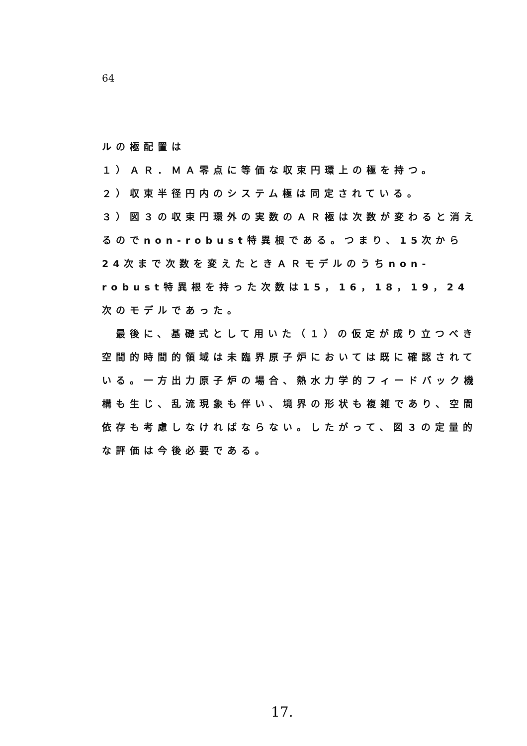64
ルの極配置は
１）ＡＲ．ＭＡ零点に等価な収束円環上の極を持つ。
２）収束半径円内のシステム極は同定されている。
３）図３の収束円環外の実数のＡＲ極は次数が変わると消えるのでnon-robust特異根である。つまり、15次から24次まで次数を変えたときＡＲモデルのうちnon-robust特異根を持った次数は15，16，18，19，24次のモデルであった。
　最後に、基礎式として用いた（１）の仮定が成り立つべき空間的時間的領域は未臨界原子炉においては既に確認されている。一方出力原子炉の場合、熱水力学的フィードバック機構も生じ、乱流現象も伴い、境界の形状も複雑であり、空間依存も考慮しなければならない。したがって、図３の定量的な評価は今後必要である。
17.